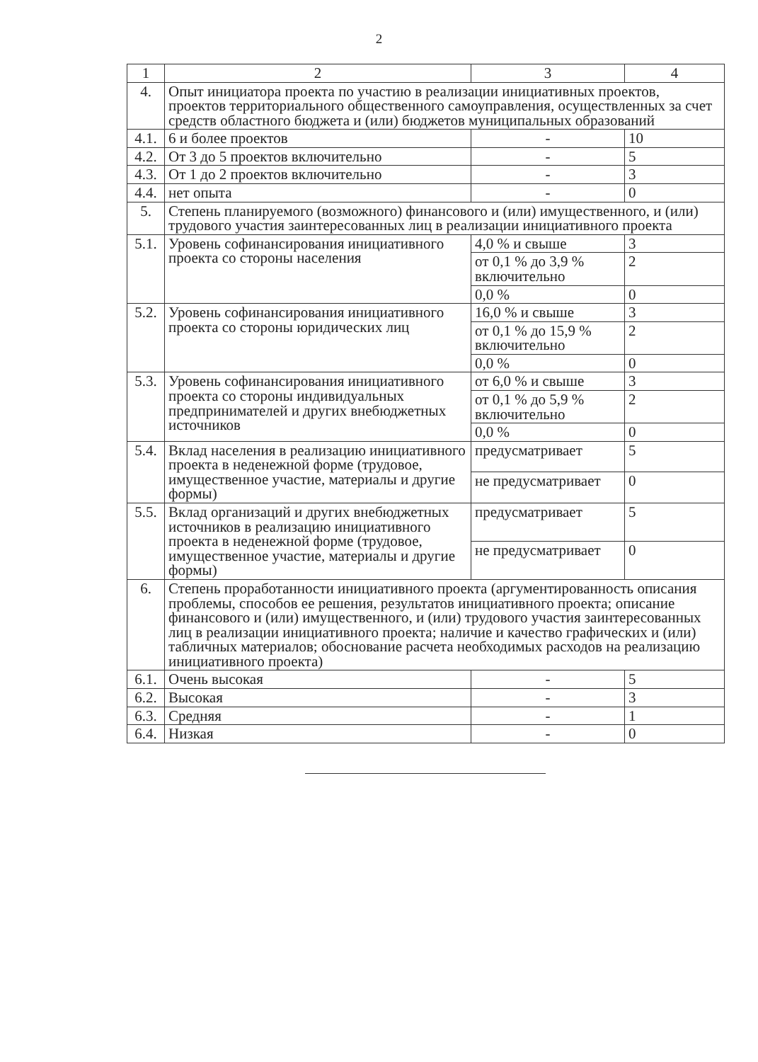2
| 1 | 2 | 3 | 4 |
| 4. | Опыт инициатора проекта по участию в реализации инициативных проектов, проектов территориального общественного самоуправления, осуществленных за счет средств областного бюджета и (или) бюджетов муниципальных образований | | |
| 4.1. | 6 и более проектов | - | 10 |
| 4.2. | От 3 до 5 проектов включительно | - | 5 |
| 4.3. | От 1 до 2 проектов включительно | - | 3 |
| 4.4. | нет опыта | - | 0 |
| 5. | Степень планируемого (возможного) финансового и (или) имущественного, и (или) трудового участия заинтересованных лиц в реализации инициативного проекта | | |
| 5.1. | Уровень софинансирования инициативного проекта со стороны населения | 4,0 % и свыше | 3 |
| | | от 0,1 % до 3,9 % включительно | 2 |
| | | 0,0 % | 0 |
| 5.2. | Уровень софинансирования инициативного проекта со стороны юридических лиц | 16,0 % и свыше | 3 |
| | | от 0,1 % до 15,9 % включительно | 2 |
| | | 0,0 % | 0 |
| 5.3. | Уровень софинансирования инициативного проекта со стороны индивидуальных предпринимателей и других внебюджетных источников | от 6,0 % и свыше | 3 |
| | | от 0,1 % до 5,9 % включительно | 2 |
| | | 0,0 % | 0 |
| 5.4. | Вклад населения в реализацию инициативного проекта в неденежной форме (трудовое, имущественное участие, материалы и другие формы) | предусматривает | 5 |
| | | не предусматривает | 0 |
| 5.5. | Вклад организаций и других внебюджетных источников в реализацию инициативного проекта в неденежной форме (трудовое, имущественное участие, материалы и другие формы) | предусматривает | 5 |
| | | не предусматривает | 0 |
| 6. | Степень проработанности инициативного проекта (аргументированность описания проблемы, способов ее решения, результатов инициативного проекта; описание финансового и (или) имущественного, и (или) трудового участия заинтересованных лиц в реализации инициативного проекта; наличие и качество графических и (или) табличных материалов; обоснование расчета необходимых расходов на реализацию инициативного проекта) | | |
| 6.1. | Очень высокая | - | 5 |
| 6.2. | Высокая | - | 3 |
| 6.3. | Средняя | - | 1 |
| 6.4. | Низкая | - | 0 |